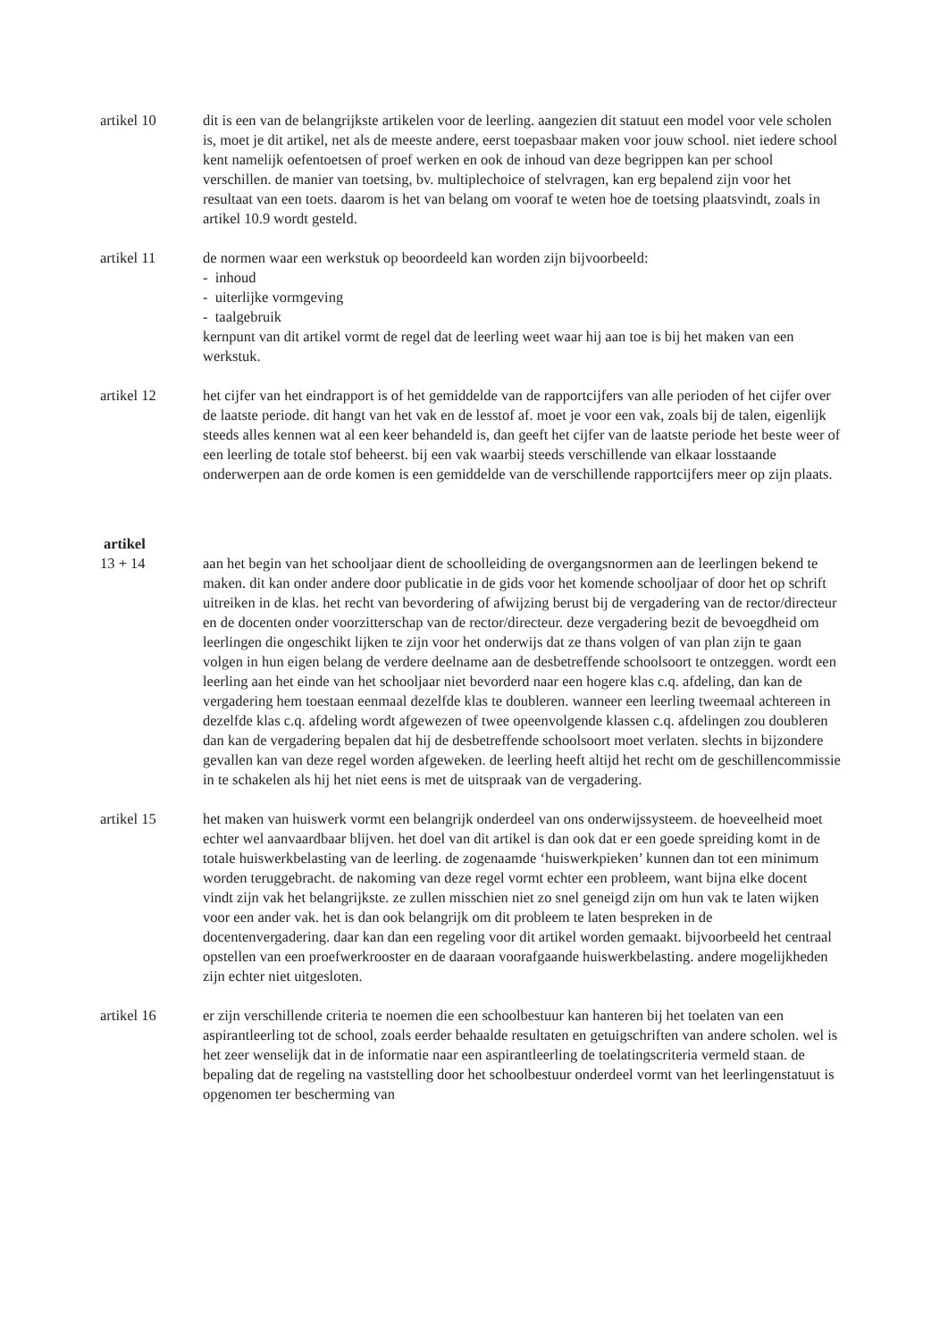artikel 10 dit is een van de belangrijkste artikelen voor de leerling. aangezien dit statuut een model voor vele scholen is, moet je dit artikel, net als de meeste andere, eerst toepasbaar maken voor jouw school. niet iedere school kent namelijk oefentoetsen of proef werken en ook de inhoud van deze begrippen kan per school verschillen. de manier van toetsing, bv. multiplechoice of stelvragen, kan erg bepalend zijn voor het resultaat van een toets. daarom is het van belang om vooraf te weten hoe de toetsing plaatsvindt, zoals in artikel 10.9 wordt gesteld.
artikel 11 de normen waar een werkstuk op beoordeeld kan worden zijn bijvoorbeeld:
- inhoud
- uiterlijke vormgeving
- taalgebruik
kernpunt van dit artikel vormt de regel dat de leerling weet waar hij aan toe is bij het maken van een werkstuk.
artikel 12 het cijfer van het eindrapport is of het gemiddelde van de rapportcijfers van alle perioden of het cijfer over de laatste periode. dit hangt van het vak en de lesstof af. moet je voor een vak, zoals bij de talen, eigenlijk steeds alles kennen wat al een keer behandeld is, dan geeft het cijfer van de laatste periode het beste weer of een leerling de totale stof beheerst. bij een vak waarbij steeds verschillende van elkaar losstaande onderwerpen aan de orde komen is een gemiddelde van de verschillende rapportcijfers meer op zijn plaats.
artikel
13 + 14 aan het begin van het schooljaar dient de schoolleiding de overgangsnormen aan de leerlingen bekend te maken. dit kan onder andere door publicatie in de gids voor het komende schooljaar of door het op schrift uitreiken in de klas. het recht van bevordering of afwijzing berust bij de vergadering van de rector/directeur en de docenten onder voorzitterschap van de rector/directeur. deze vergadering bezit de bevoegdheid om leerlingen die ongeschikt lijken te zijn voor het onderwijs dat ze thans volgen of van plan zijn te gaan volgen in hun eigen belang de verdere deelname aan de desbetreffende schoolsoort te ontzeggen. wordt een leerling aan het einde van het schooljaar niet bevorderd naar een hogere klas c.q. afdeling, dan kan de vergadering hem toestaan eenmaal dezelfde klas te doubleren. wanneer een leerling tweemaal achtereen in dezelfde klas c.q. afdeling wordt afgewezen of twee opeenvolgende klassen c.q. afdelingen zou doubleren dan kan de vergadering bepalen dat hij de desbetreffende schoolsoort moet verlaten. slechts in bijzondere gevallen kan van deze regel worden afgeweken. de leerling heeft altijd het recht om de geschillencommissie in te schakelen als hij het niet eens is met de uitspraak van de vergadering.
artikel 15 het maken van huiswerk vormt een belangrijk onderdeel van ons onderwijssysteem. de hoeveelheid moet echter wel aanvaardbaar blijven. het doel van dit artikel is dan ook dat er een goede spreiding komt in de totale huiswerkbelasting van de leerling. de zogenaamde ‘huiswerkpieken’ kunnen dan tot een minimum worden teruggebracht. de nakoming van deze regel vormt echter een probleem, want bijna elke docent vindt zijn vak het belangrijkste. ze zullen misschien niet zo snel geneigd zijn om hun vak te laten wijken voor een ander vak. het is dan ook belangrijk om dit probleem te laten bespreken in de docentenvergadering. daar kan dan een regeling voor dit artikel worden gemaakt. bijvoorbeeld het centraal opstellen van een proefwerkrooster en de daaraan voorafgaande huiswerkbelasting. andere mogelijkheden zijn echter niet uitgesloten.
artikel 16 er zijn verschillende criteria te noemen die een schoolbestuur kan hanteren bij het toelaten van een aspirantleerling tot de school, zoals eerder behaalde resultaten en getuigschriften van andere scholen. wel is het zeer wenselijk dat in de informatie naar een aspirantleerling de toelatingscriteria vermeld staan. de bepaling dat de regeling na vaststelling door het schoolbestuur onderdeel vormt van het leerlingenstatuut is opgenomen ter bescherming van